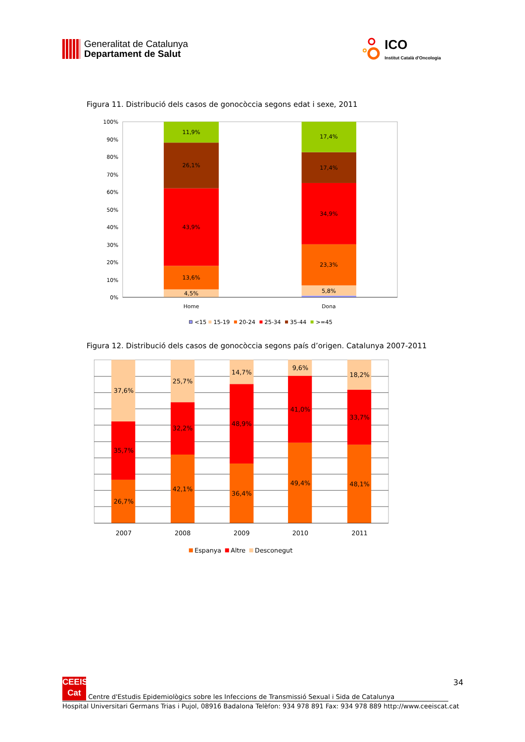Generalitat de Catalunya
Departament de Salut
ICO
Institut Català d'Oncologia
Figura 11. Distribució dels casos de gonocòccia segons edat i sexe, 2011
100%
90%
80%
70%
60%
50%
40%
30%
20%
10%
0%
4,5%
13,6%
43,9%
26,1%
11,9%
5,8%
23,3%
34,9%
17,4%
17,4%
Home
Dona
<15
15-19
20-24
25-34
35-44
>=45
Figura 12. Distribució dels casos de gonocòccia segons país d’origen. Catalunya 2007-2011
26,7%
35,7%
37,6%
42,1%
32,2%
25,7%
36,4%
48,9%
14,7%
49,4%
41,0%
9,6%
48,1%
33,7%
18,2%
2007
2008
2009
2010
2011
Espanya
Altre
Desconegut
34
CEEIS
Cat Centre d'Estudis Epidemiològics sobre les Infeccions de Transmissió Sexual i Sida de Catalunya
Hospital Universitari Germans Trias i Pujol, 08916 Badalona Telèfon: 934 978 891 Fax: 934 978 889 http://www.ceeiscat.cat